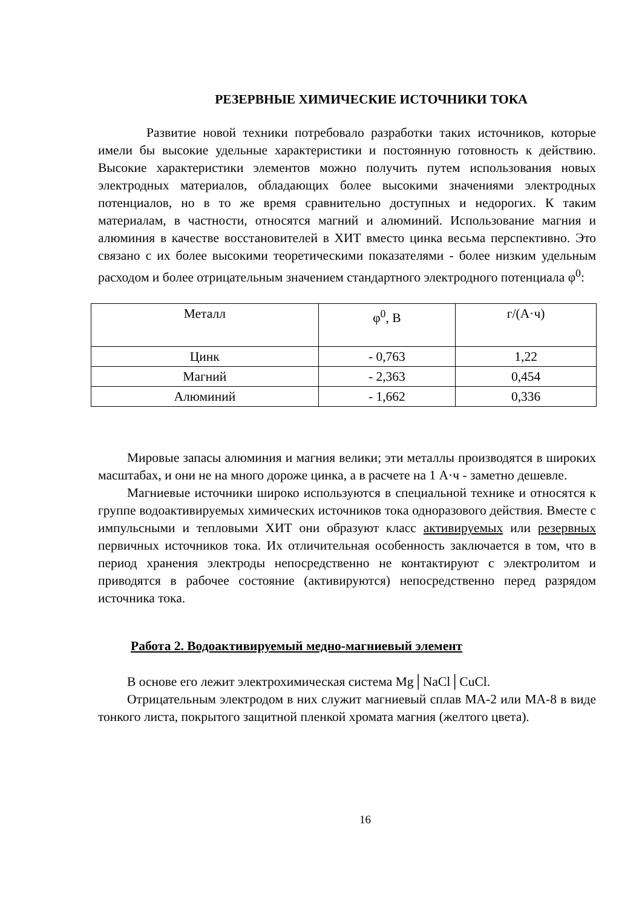РЕЗЕРВНЫЕ ХИМИЧЕСКИЕ ИСТОЧНИКИ ТОКА
Развитие новой техники потребовало разработки таких источников, которые имели бы высокие удельные характеристики и постоянную готовность к действию. Высокие характеристики элементов можно получить путем использования новых электродных материалов, обладающих более высокими значениями электродных потенциалов, но в то же время сравнительно доступных и недорогих. К таким материалам, в частности, относятся магний и алюминий. Использование магния и алюминия в качестве восстановителей в ХИТ вместо цинка весьма перспективно. Это связано с их более высокими теоретическими показателями - более низким удельным расходом и более отрицательным значением стандартного электродного потенциала φ<sup>0</sup>:
| Металл | φ<sup>0</sup>, В | г/(А·ч) |
| Цинк | - 0,763 | 1,22 |
| Магний | - 2,363 | 0,454 |
| Алюминий | - 1,662 | 0,336 |
Мировые запасы алюминия и магния велики; эти металлы производятся в широких масштабах, и они не на много дороже цинка, а в расчете на 1 А·ч - заметно дешевле.
Магниевые источники широко используются в специальной технике и относятся к группе водоактивируемых химических источников тока одноразового действия. Вместе с импульсными и тепловыми ХИТ они образуют класс активируемых или резервных первичных источников тока. Их отличительная особенность заключается в том, что в период хранения электроды непосредственно не контактируют с электролитом и приводятся в рабочее состояние (активируются) непосредственно перед разрядом источника тока.
Работа 2. Водоактивируемый медно-магниевый элемент
В основе его лежит электрохимическая система Mg│NaCl│CuCl.
Отрицательным электродом в них служит магниевый сплав МА-2 или МА-8 в виде тонкого листа, покрытого защитной пленкой хромата магния (желтого цвета).
16